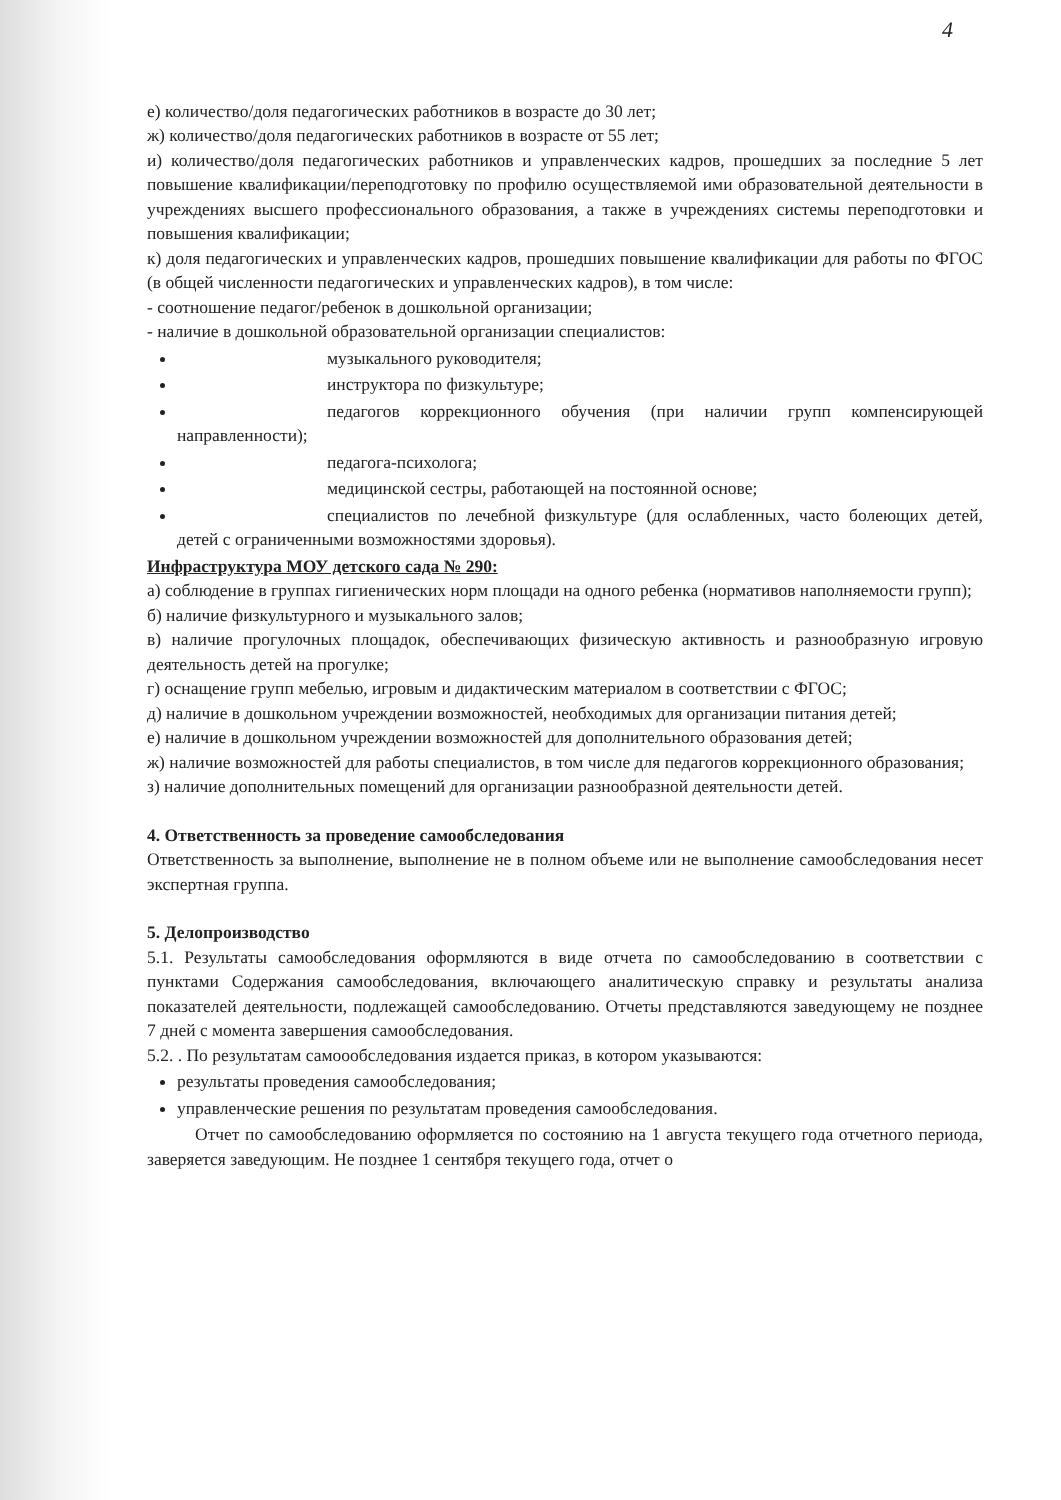4
е) количество/доля педагогических работников в возрасте до 30 лет;
ж) количество/доля педагогических работников в возрасте от 55 лет;
и) количество/доля педагогических работников и управленческих кадров, прошедших за последние 5 лет повышение квалификации/переподготовку по профилю осуществляемой ими образовательной деятельности в учреждениях высшего профессионального образования, а также в учреждениях системы переподготовки и повышения квалификации;
к) доля педагогических и управленческих кадров, прошедших повышение квалификации для работы по ФГОС (в общей численности педагогических и управленческих кадров), в том числе:
- соотношение педагог/ребенок в дошкольной организации;
- наличие в дошкольной образовательной организации специалистов:
музыкального руководителя;
инструктора по физкультуре;
педагогов коррекционного обучения (при наличии групп компенсирующей направленности);
педагога-психолога;
медицинской сестры, работающей на постоянной основе;
специалистов по лечебной физкультуре (для ослабленных, часто болеющих детей, детей с ограниченными возможностями здоровья).
Инфраструктура МОУ детского сада № 290:
а) соблюдение в группах гигиенических норм площади на одного ребенка (нормативов наполняемости групп);
б) наличие физкультурного и музыкального залов;
в) наличие прогулочных площадок, обеспечивающих физическую активность и разнообразную игровую деятельность детей на прогулке;
г) оснащение групп мебелью, игровым и дидактическим материалом в соответствии с ФГОС;
д) наличие в дошкольном учреждении возможностей, необходимых для организации питания детей;
е) наличие в дошкольном учреждении возможностей для дополнительного образования детей;
ж) наличие возможностей для работы специалистов, в том числе для педагогов коррекционного образования;
з) наличие дополнительных помещений для организации разнообразной деятельности детей.
4. Ответственность за проведение самообследования
Ответственность за выполнение, выполнение не в полном объеме или не выполнение самообследования несет экспертная группа.
5. Делопроизводство
5.1. Результаты самообследования оформляются в виде отчета по самообследованию в соответствии с пунктами Содержания самообследования, включающего аналитическую справку и результаты анализа показателей деятельности, подлежащей самообследованию. Отчеты представляются заведующему не позднее 7 дней с момента завершения самообследования.
5.2. . По результатам самоообследования издается приказ, в котором указываются:
результаты проведения самообследования;
управленческие решения по результатам проведения самообследования.
Отчет по самообследованию оформляется по состоянию на 1 августа текущего года отчетного периода, заверяется заведующим. Не позднее 1 сентября текущего года, отчет о